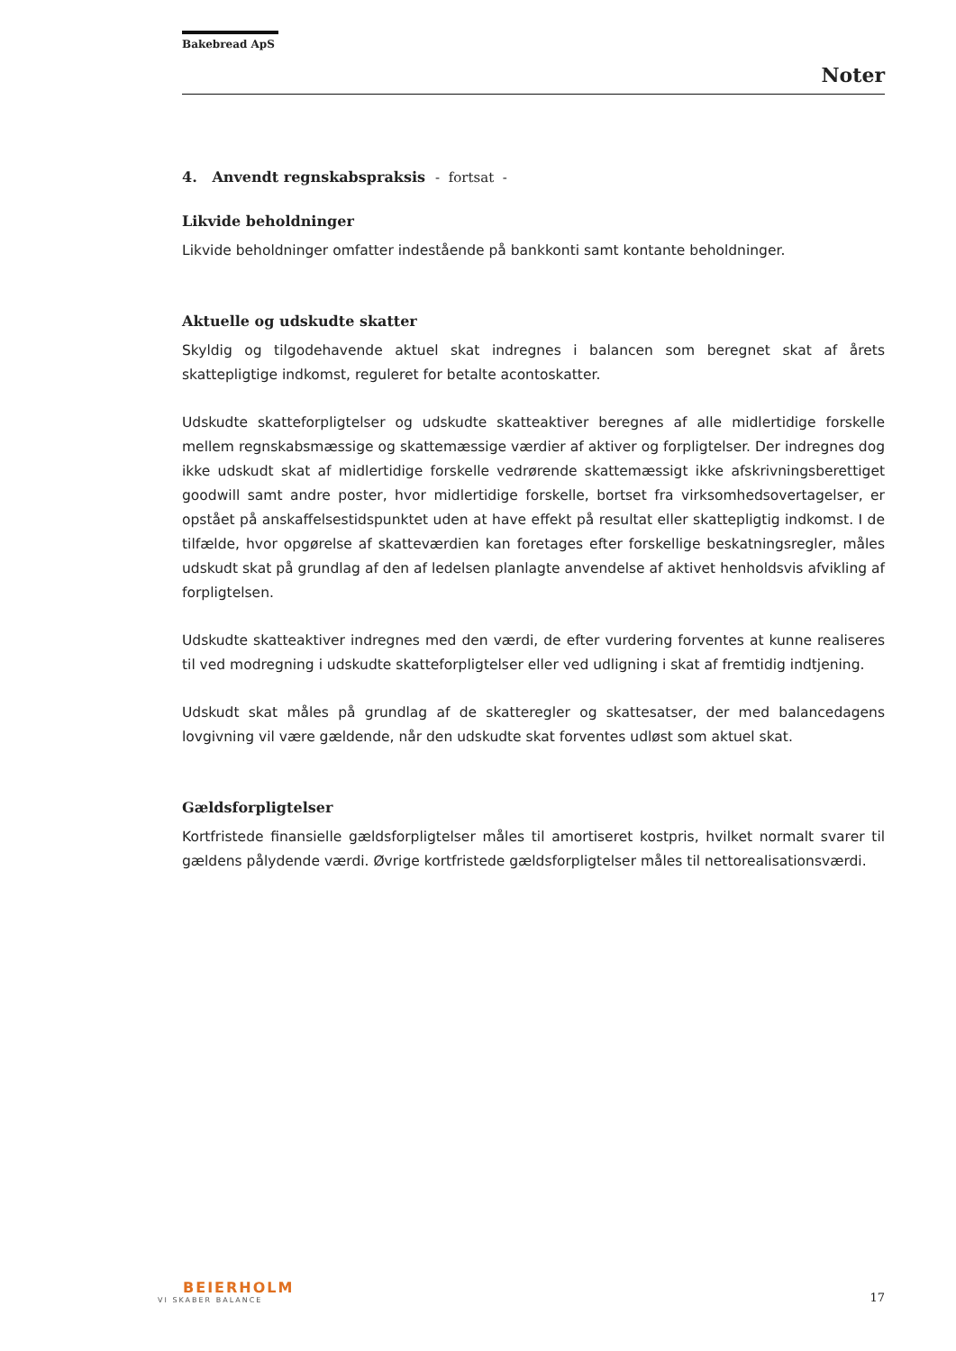Bakebread ApS
Noter
4. Anvendt regnskabspraksis - fortsat -
Likvide beholdninger
Likvide beholdninger omfatter indestående på bankkonti samt kontante beholdninger.
Aktuelle og udskudte skatter
Skyldig og tilgodehavende aktuel skat indregnes i balancen som beregnet skat af årets skattepligtige indkomst, reguleret for betalte acontoskatter.
Udskudte skatteforpligtelser og udskudte skatteaktiver beregnes af alle midlertidige forskelle mellem regnskabsmæssige og skattemæssige værdier af aktiver og forpligtelser. Der indregnes dog ikke udskudt skat af midlertidige forskelle vedrørende skattemæssigt ikke afskrivningsberettiget goodwill samt andre poster, hvor midlertidige forskelle, bortset fra virksomhedsovertagelser, er opstået på anskaffelsestidspunktet uden at have effekt på resultat eller skattepligtig indkomst. I de tilfælde, hvor opgørelse af skatteværdien kan foretages efter forskellige beskatningsregler, måles udskudt skat på grundlag af den af ledelsen planlagte anvendelse af aktivet henholdsvis afvikling af forpligtelsen.
Udskudte skatteaktiver indregnes med den værdi, de efter vurdering forventes at kunne realiseres til ved modregning i udskudte skatteforpligtelser eller ved udligning i skat af fremtidig indtjening.
Udskudt skat måles på grundlag af de skatteregler og skattesatser, der med balancedagens lovgivning vil være gældende, når den udskudte skat forventes udløst som aktuel skat.
Gældsforpligtelser
Kortfristede finansielle gældsforpligtelser måles til amortiseret kostpris, hvilket normalt svarer til gældens pålydende værdi. Øvrige kortfristede gældsforpligtelser måles til nettorealisationsværdi.
BEIERHOLM
VI SKABER BALANCE
17